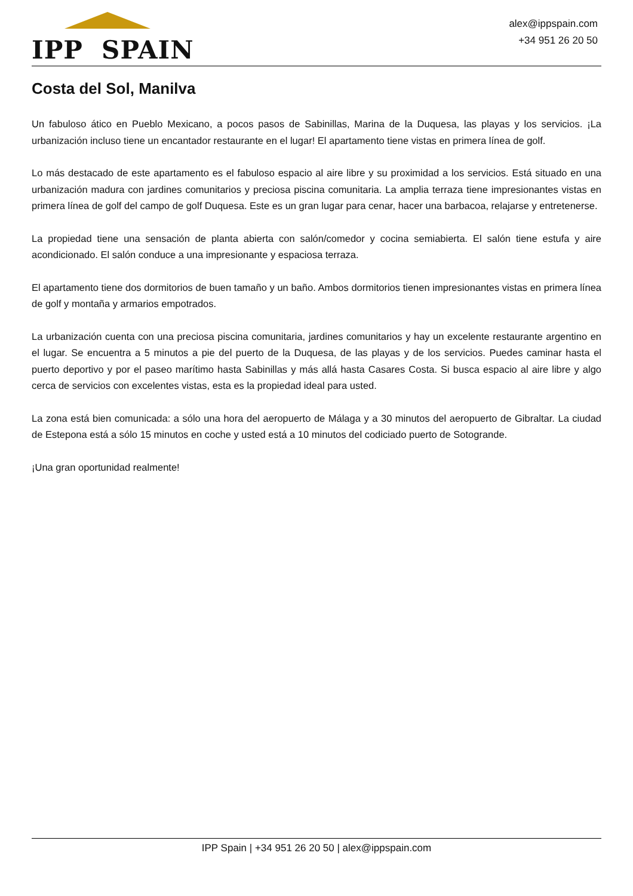IPP SPAIN
alex@ippspain.com
+34 951 26 20 50
Costa del Sol, Manilva
Un fabuloso ático en Pueblo Mexicano, a pocos pasos de Sabinillas, Marina de la Duquesa, las playas y los servicios. ¡La urbanización incluso tiene un encantador restaurante en el lugar! El apartamento tiene vistas en primera línea de golf.
Lo más destacado de este apartamento es el fabuloso espacio al aire libre y su proximidad a los servicios. Está situado en una urbanización madura con jardines comunitarios y preciosa piscina comunitaria. La amplia terraza tiene impresionantes vistas en primera línea de golf del campo de golf Duquesa. Este es un gran lugar para cenar, hacer una barbacoa, relajarse y entretenerse.
La propiedad tiene una sensación de planta abierta con salón/comedor y cocina semiabierta. El salón tiene estufa y aire acondicionado. El salón conduce a una impresionante y espaciosa terraza.
El apartamento tiene dos dormitorios de buen tamaño y un baño. Ambos dormitorios tienen impresionantes vistas en primera línea de golf y montaña y armarios empotrados.
La urbanización cuenta con una preciosa piscina comunitaria, jardines comunitarios y hay un excelente restaurante argentino en el lugar. Se encuentra a 5 minutos a pie del puerto de la Duquesa, de las playas y de los servicios. Puedes caminar hasta el puerto deportivo y por el paseo marítimo hasta Sabinillas y más allá hasta Casares Costa. Si busca espacio al aire libre y algo cerca de servicios con excelentes vistas, esta es la propiedad ideal para usted.
La zona está bien comunicada: a sólo una hora del aeropuerto de Málaga y a 30 minutos del aeropuerto de Gibraltar. La ciudad de Estepona está a sólo 15 minutos en coche y usted está a 10 minutos del codiciado puerto de Sotogrande.
¡Una gran oportunidad realmente!
IPP Spain | +34 951 26 20 50 | alex@ippspain.com